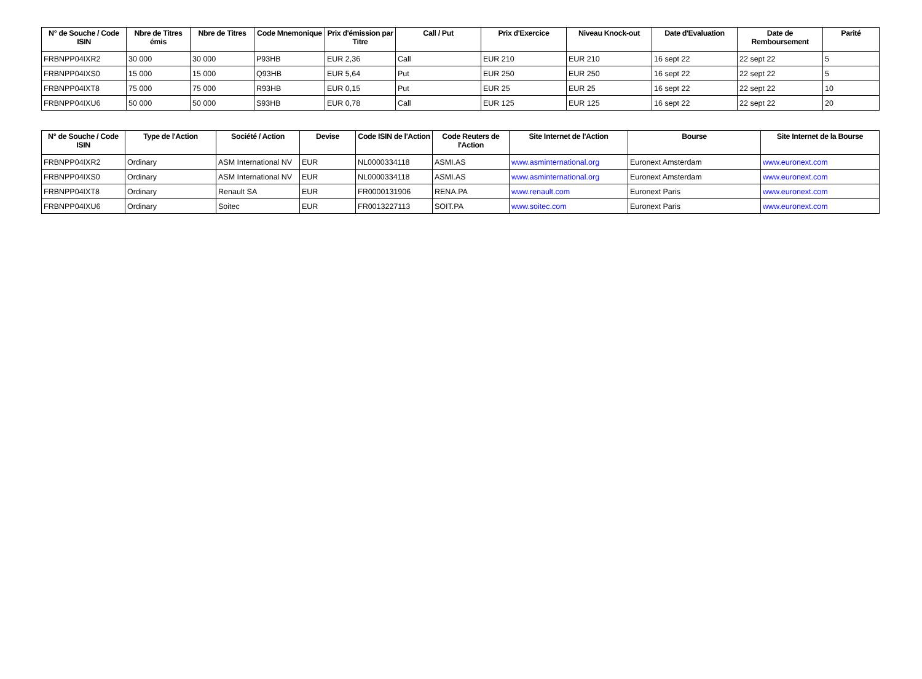| N° de Souche / Code ISIN | Nbre de Titres émis | Nbre de Titres | Code Mnemonique | Prix d'émission par Titre | Call / Put | Prix d'Exercice | Niveau Knock-out | Date d'Evaluation | Date de Remboursement | Parité |
| --- | --- | --- | --- | --- | --- | --- | --- | --- | --- | --- |
| FRBNPP04IXR2 | 30 000 | 30 000 | P93HB | EUR 2,36 | Call | EUR 210 | EUR 210 | 16 sept 22 | 22 sept 22 | 5 |
| FRBNPP04IXS0 | 15 000 | 15 000 | Q93HB | EUR 5,64 | Put | EUR 250 | EUR 250 | 16 sept 22 | 22 sept 22 | 5 |
| FRBNPP04IXT8 | 75 000 | 75 000 | R93HB | EUR 0,15 | Put | EUR 25 | EUR 25 | 16 sept 22 | 22 sept 22 | 10 |
| FRBNPP04IXU6 | 50 000 | 50 000 | S93HB | EUR 0,78 | Call | EUR 125 | EUR 125 | 16 sept 22 | 22 sept 22 | 20 |
| N° de Souche / Code ISIN | Type de l'Action | Société / Action | Devise | Code ISIN de l'Action | Code Reuters de l'Action | Site Internet de l'Action | Bourse | Site Internet de la Bourse |
| --- | --- | --- | --- | --- | --- | --- | --- | --- |
| FRBNPP04IXR2 | Ordinary | ASM International NV | EUR | NL0000334118 | ASMI.AS | www.asminternational.org | Euronext Amsterdam | www.euronext.com |
| FRBNPP04IXS0 | Ordinary | ASM International NV | EUR | NL0000334118 | ASMI.AS | www.asminternational.org | Euronext Amsterdam | www.euronext.com |
| FRBNPP04IXT8 | Ordinary | Renault SA | EUR | FR0000131906 | RENA.PA | www.renault.com | Euronext Paris | www.euronext.com |
| FRBNPP04IXU6 | Ordinary | Soitec | EUR | FR0013227113 | SOIT.PA | www.soitec.com | Euronext Paris | www.euronext.com |